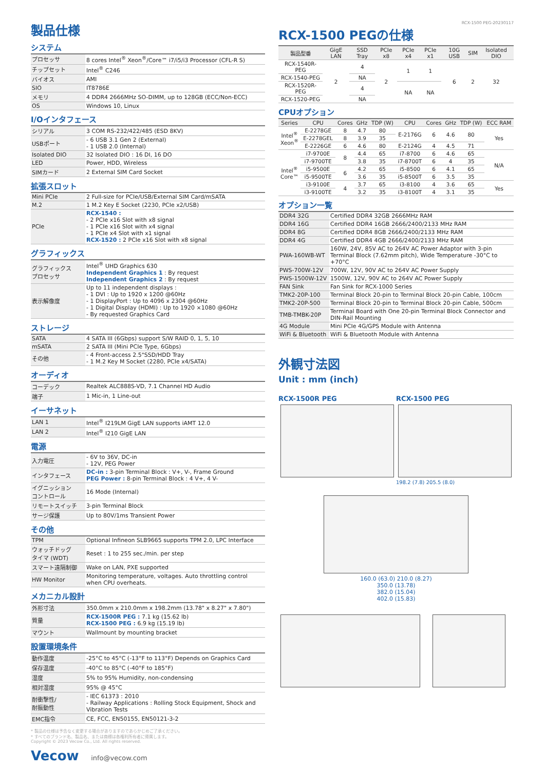製品仕様
システム
| プロセッサ | 8 cores Intel<sup>®</sup> Xeon<sup>®</sup>/Core™ i7/i5/i3 Processor (CFL-R S) |
| チップセット | Intel<sup>®</sup> C246 |
| バイオス | AMI |
| SIO | IT8786E |
| メモリ | 4 DDR4 2666MHz SO-DIMM, up to 128GB (ECC/Non-ECC) |
| OS | Windows 10, Linux |
I/Oインタフェース
| シリアル | 3 COM RS-232/422/485 (ESD 8KV) |
| USBポート | - 6 USB 3.1 Gen 2 (External) - 1 USB 2.0 (Internal) |
| Isolated DIO | 32 Isolated DIO : 16 DI, 16 DO |
| LED | Power, HDD, Wireless |
| SIMカード | 2 External SIM Card Socket |
拡張スロット
| Mini PCIe | 2 Full-size for PCIe/USB/External SIM Card/mSATA |
| M.2 | 1 M.2 Key E Socket (2230, PCIe x2/USB) |
| PCIe | RCX-1540 : - 2 PCIe x16 Slot with x8 signal - 1 PCIe x16 Slot with x4 signal - 1 PCIe x4 Slot with x1 signal RCX-1520 : 2 PCIe x16 Slot with x8 signal |
グラフィックス
| グラフィックス プロセッサ | Intel<sup>®</sup> UHD Graphics 630 Independent Graphics 1 : By request Independent Graphics 2 : By request |
| 表示解像度 | Up to 11 independent displays : - 1 DVI : Up to 1920 x 1200 @60Hz - 1 DisplayPort : Up to 4096 x 2304 @60Hz - 1 Digital Display (HDMI) : Up to 1920 ×1080 @60Hz - By requested Graphics Card |
ストレージ
| SATA | 4 SATA III (6Gbps) support S/W RAID 0, 1, 5, 10 |
| mSATA | 2 SATA III (Mini PCIe Type, 6Gbps) |
| その他 | - 4 Front-access 2.5"SSD/HDD Tray - 1 M.2 Key M Socket (2280, PCIe x4/SATA) |
オーディオ
| コーデック | Realtek ALC888S-VD, 7.1 Channel HD Audio |
| 端子 | 1 Mic-in, 1 Line-out |
イーサネット
| LAN 1 | Intel<sup>®</sup> I219LM GigE LAN supports iAMT 12.0 |
| LAN 2 | Intel<sup>®</sup> I210 GigE LAN |
電源
| 入力電圧 | - 6V to 36V, DC-in - 12V, PEG Power |
| インタフェース | DC-in : 3-pin Terminal Block : V+, V-, Frame Ground PEG Power : 8-pin Terminal Block : 4 V+, 4 V- |
| イグニッション コントロール | 16 Mode (Internal) |
| リモートスイッチ | 3-pin Terminal Block |
| サージ保護 | Up to 80V/1ms Transient Power |
その他
| TPM | Optional Infineon SLB9665 supports TPM 2.0, LPC Interface |
| ウォッチドッグ タイマ (WDT) | Reset : 1 to 255 sec./min. per step |
| スマート遠隔制御 | Wake on LAN, PXE supported |
| HW Monitor | Monitoring temperature, voltages. Auto throttling control when CPU overheats. |
メカニカル設計
| 外形寸法 | 350.0mm x 210.0mm x 198.2mm (13.78" x 8.27" x 7.80") |
| 質量 | RCX-1500R PEG : 7.1 kg (15.62 lb) RCX-1500 PEG : 6.9 kg (15.19 lb) |
| マウント | Wallmount by mounting bracket |
設置環境条件
| 動作温度 | -25°C to 45°C (-13°F to 113°F) Depends on Graphics Card |
| 保存温度 | -40°C to 85°C (-40°F to 185°F) |
| 湿度 | 5% to 95% Humidity, non-condensing |
| 相対湿度 | 95% @ 45°C |
| 耐衝撃性/ 耐振動性 | - IEC 61373 : 2010 - Railway Applications : Rolling Stock Equipment, Shock and Vibration Tests |
| EMC指令 | CE, FCC, EN50155, EN50121-3-2 |
* 製品の仕様は予告なく変更する場合がありますのであらかじめご了承ください。
* すべてのブランド名、製品名、または商標は各権利所有者に帰属します。
Copyright © 2023 Vecow Co., Ltd. All rights reserved.
Vecow info@vecow.com
RCX-1500 PEG-20230117
RCX-1500 PEGの仕様
| 製品型番 | GigE LAN | SSD Tray | PCIe x8 | PCIe x4 | PCIe x1 | 10G USB | SIM | Isolated DIO |
| --- | --- | --- | --- | --- | --- | --- | --- | --- |
| RCX-1540R-PEG | 2 | 4 | 2 | 1 | 1 | 6 | 2 | 32 |
| RCX-1540-PEG | | NA | | | | | | |
| RCX-1520R-PEG | | 4 | | NA | NA | | | |
| RCX-1520-PEG | | NA | | | | | | |
CPUオプション
| Series | CPU | Cores | GHz | TDP (W) | CPU | Cores | GHz | TDP (W) | ECC RAM |
| --- | --- | --- | --- | --- | --- | --- | --- | --- | --- |
| Intel<sup>®</sup> Xeon<sup>®</sup> | E-2278GE | 8 | 4.7 | 80 | E-2176G | 6 | 4.6 | 80 | Yes |
| | E-2278GEL | 8 | 3.9 | 35 | | | | | |
| | E-2226GE | 6 | 4.6 | 80 | E-2124G | 4 | 4.5 | 71 | |
| Intel<sup>®</sup> Core™ | i7-9700E | 8 | 4.4 | 65 | i7-8700 | 6 | 4.6 | 65 | N/A |
| | i7-9700TE | | 3.8 | 35 | i7-8700T | 6 | 4 | 35 | |
| | i5-9500E | 6 | 4.2 | 65 | i5-8500 | 6 | 4.1 | 65 | |
| | i5-9500TE | | 3.6 | 35 | i5-8500T | 6 | 3.5 | 35 | |
| | i3-9100E | 4 | 3.7 | 65 | i3-8100 | 4 | 3.6 | 65 | Yes |
| | i3-9100TE | | 3.2 | 35 | i3-8100T | 4 | 3.1 | 35 | |
オプション一覧
| DDR4 32G | Certified DDR4 32GB 2666MHz RAM |
| DDR4 16G | Certified DDR4 16GB 2666/2400/2133 MHz RAM |
| DDR4 8G | Certified DDR4 8GB 2666/2400/2133 MHz RAM |
| DDR4 4G | Certified DDR4 4GB 2666/2400/2133 MHz RAM |
| PWA-160WB-WT | 160W, 24V, 85V AC to 264V AC Power Adaptor with 3-pin Terminal Block (7.62mm pitch), Wide Temperature -30°C to +70°C |
| PWS-700W-12V | 700W, 12V, 90V AC to 264V AC Power Supply |
| PWS-1500W-12V | 1500W, 12V, 90V AC to 264V AC Power Supply |
| FAN Sink | Fan Sink for RCX-1000 Series |
| TMK2-20P-100 | Terminal Block 20-pin to Terminal Block 20-pin Cable, 100cm |
| TMK2-20P-500 | Terminal Block 20-pin to Terminal Block 20-pin Cable, 500cm |
| TMB-TMBK-20P | Terminal Board with One 20-pin Terminal Block Connector and DIN-Rail Mounting |
| 4G Module | Mini PCIe 4G/GPS Module with Antenna |
| WiFi & Bluetooth | WiFi & Bluetooth Module with Antenna |
外観寸法図
Unit : mm (inch)
RCX-1500R PEG RCX-1500 PEG
198.2 (7.8) 205.5 (8.0)
160.0 (63.0) 210.0 (8.27)
350.0 (13.78)
382.0 (15.04)
402.0 (15.83)